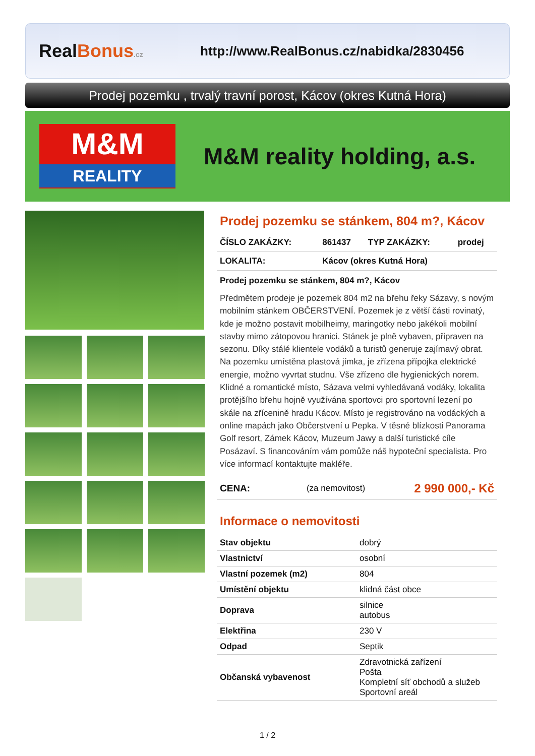RealBonus.cz
http://www.RealBonus.cz/nabidka/2830456
Prodej pozemku , trvalý travní porost, Kácov (okres Kutná Hora)
M&M
REALITY
M&M reality holding, a.s.
Prodej pozemku se stánkem, 804 m?, Kácov
| ČÍSLO ZAKÁZKY: | 861437 | TYP ZAKÁZKY: | prodej |
| LOKALITA: | Kácov (okres Kutná Hora) | | |
Prodej pozemku se stánkem, 804 m?, Kácov
Předmětem prodeje je pozemek 804 m2 na břehu řeky Sázavy, s novým mobilním stánkem OBČERSTVENÍ. Pozemek je z větší části rovinatý, kde je možno postavit mobilheimy, maringotky nebo jakékoli mobilní stavby mimo zátopovou hranici. Stánek je plně vybaven, připraven na sezonu. Díky stálé klientele vodáků a turistů generuje zajímavý obrat. Na pozemku umístěna plastová jímka, je zřízena přípojka elektrické energie, možno vyvrtat studnu. Vše zřízeno dle hygienických norem. Klidné a romantické místo, Sázava velmi vyhledávaná vodáky, lokalita protějšího břehu hojně využívána sportovci pro sportovní lezení po skále na zřícenině hradu Kácov. Místo je registrováno na vodáckých a online mapách jako Občerstvení u Pepka. V těsné blízkosti Panorama Golf resort, Zámek Kácov, Muzeum Jawy a další turistické cíle Posázaví. S financováním vám pomůže náš hypoteční specialista. Pro více informací kontaktujte makléře.
| CENA: | (za nemovitost) | 2 990 000,- Kč |
Informace o nemovitosti
| Stav objektu | dobrý |
| Vlastnictví | osobní |
| Vlastní pozemek (m2) | 804 |
| Umístění objektu | klidná část obce |
| Doprava | silnice autobus |
| Elektřina | 230 V |
| Odpad | Septik |
| Občanská vybavenost | Zdravotnická zařízení Pošta Kompletní síť obchodů a služeb Sportovní areál |
1 / 2